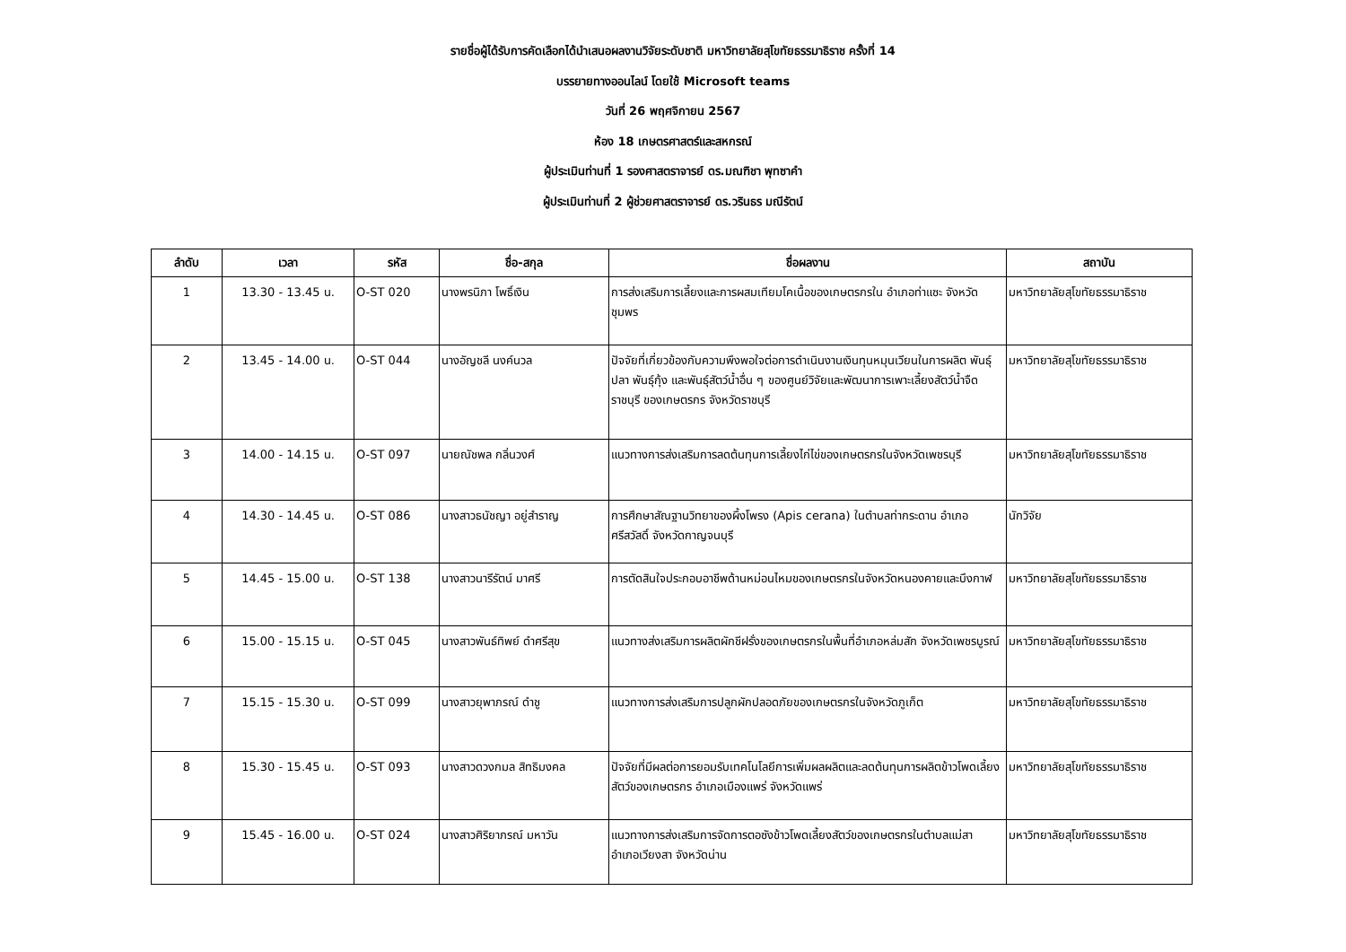รายชื่อผู้ได้รับการคัดเลือกได้นำเสนอผลงานวิจัยระดับชาติ มหาวิทยาลัยสุโขทัยธรรมาธิราช ครั้งที่ 14
บรรยายทางออนไลน์ โดยใช้ Microsoft teams
วันที่ 26 พฤศจิกายน 2567
ห้อง 18 เกษตรศาสตร์และสหกรณ์
ผู้ประเมินท่านที่ 1 รองศาสตราจารย์ ดร.มณฑิชา พุทซาคำ
ผู้ประเมินท่านที่ 2 ผู้ช่วยศาสตราจารย์ ดร.วรินธร มณีรัตน์
| ลำดับ | เวลา | รหัส | ชื่อ-สกุล | ชื่อผลงาน | สถาบัน |
| --- | --- | --- | --- | --- | --- |
| 1 | 13.30 - 13.45 น. | O-ST 020 | นางพรนิภา โพธิ์เงิน | การส่งเสริมการเลี้ยงและการผสมเทียมโคเนื้อของเกษตรกรใน อำเภอท่าแซะ จังหวัดชุมพร | มหาวิทยาลัยสุโขทัยธรรมาธิราช |
| 2 | 13.45 - 14.00 น. | O-ST 044 | นางอัญชลี นงค์นวล | ปัจจัยที่เกี่ยวข้องกับความพึงพอใจต่อการดำเนินงานเงินทุนหมุนเวียนในการผลิต พันธุ์ปลา พันธุ์กุ้ง และพันธุ์สัตว์น้ำอื่น ๆ ของศูนย์วิจัยและพัฒนาการเพาะเลี้ยงสัตว์น้ำจืดราชบุรี ของเกษตรกร จังหวัดราชบุรี | มหาวิทยาลัยสุโขทัยธรรมาธิราช |
| 3 | 14.00 - 14.15 น. | O-ST 097 | นายณัชพล กลิ่นวงศ์ | แนวทางการส่งเสริมการลดต้นทุนการเลี้ยงไก่ไข่ของเกษตรกรในจังหวัดเพชรบุรี | มหาวิทยาลัยสุโขทัยธรรมาธิราช |
| 4 | 14.30 - 14.45 น. | O-ST 086 | นางสาวธนัชญา อยู่สำราญ | การศึกษาสัณฐานวิทยาของผึ้งโพรง (Apis cerana) ในตำบลท่ากระดาน อำเภอศรีสวัสดิ์ จังหวัดกาญจนบุรี | นักวิจัย |
| 5 | 14.45 - 15.00 น. | O-ST 138 | นางสาวนารีรัตน์ มาศรี | การตัดสินใจประกอบอาชีพด้านหม่อนไหมของเกษตรกรในจังหวัดหนองคายและบึงกาฬ | มหาวิทยาลัยสุโขทัยธรรมาธิราช |
| 6 | 15.00 - 15.15 น. | O-ST 045 | นางสาวพันธ์ทิพย์ ดำศรีสุข | แนวทางส่งเสริมการผลิตผักชีฝรั่งของเกษตรกรในพื้นที่อำเภอหล่มสัก จังหวัดเพชรบูรณ์ | มหาวิทยาลัยสุโขทัยธรรมาธิราช |
| 7 | 15.15 - 15.30 น. | O-ST 099 | นางสาวยุพาภรณ์ ดำชู | แนวทางการส่งเสริมการปลูกผักปลอดภัยของเกษตรกรในจังหวัดภูเก็ต | มหาวิทยาลัยสุโขทัยธรรมาธิราช |
| 8 | 15.30 - 15.45 น. | O-ST 093 | นางสาวดวงกมล สิทธิมงคล | ปัจจัยที่มีผลต่อการยอมรับเทคโนโลยีการเพิ่มผลผลิตและลดต้นทุนการผลิตข้าวโพดเลี้ยงสัตว์ของเกษตรกร อำเภอเมืองแพร่ จังหวัดแพร่ | มหาวิทยาลัยสุโขทัยธรรมาธิราช |
| 9 | 15.45 - 16.00 น. | O-ST 024 | นางสาวศิริยาภรณ์ มหาวัน | แนวทางการส่งเสริมการจัดการตอซังข้าวโพดเลี้ยงสัตว์ของเกษตรกรในตำบลแม่สา อำเภอเวียงสา จังหวัดน่าน | มหาวิทยาลัยสุโขทัยธรรมาธิราช |